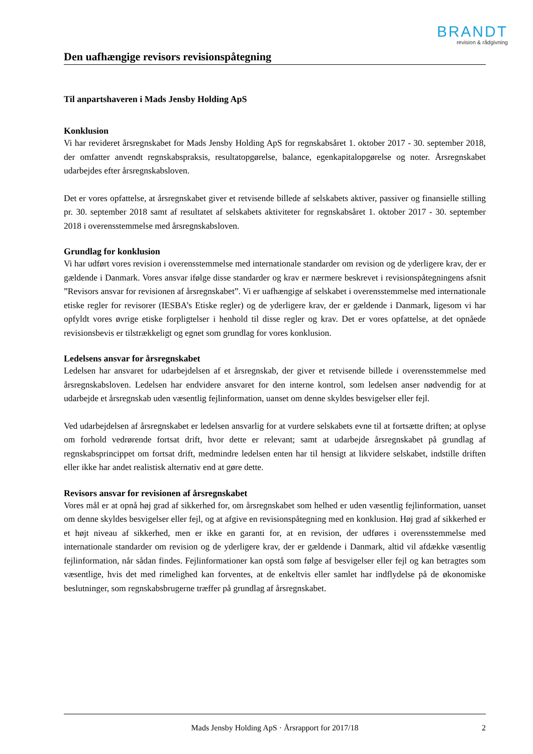BRANDT
revision & rådgivning
Den uafhængige revisors revisionspåtegning
Til anpartshaveren i Mads Jensby Holding ApS
Konklusion
Vi har revideret årsregnskabet for Mads Jensby Holding ApS for regnskabsåret 1. oktober 2017 - 30. september 2018, der omfatter anvendt regnskabspraksis, resultatopgørelse, balance, egenkapitalopgørelse og noter. Årsregnskabet udarbejdes efter årsregnskabsloven.
Det er vores opfattelse, at årsregnskabet giver et retvisende billede af selskabets aktiver, passiver og finansielle stilling pr. 30. september 2018 samt af resultatet af selskabets aktiviteter for regnskabsåret 1. oktober 2017 - 30. september 2018 i overensstemmelse med årsregnskabsloven.
Grundlag for konklusion
Vi har udført vores revision i overensstemmelse med internationale standarder om revision og de yderligere krav, der er gældende i Danmark. Vores ansvar ifølge disse standarder og krav er nærmere beskrevet i revisionspåtegningens afsnit ”Revisors ansvar for revisionen af årsregnskabet”. Vi er uafhængige af selskabet i overensstemmelse med internationale etiske regler for revisorer (IESBA’s Etiske regler) og de yderligere krav, der er gældende i Danmark, ligesom vi har opfyldt vores øvrige etiske forpligtelser i henhold til disse regler og krav. Det er vores opfattelse, at det opnåede revisionsbevis er tilstrækkeligt og egnet som grundlag for vores konklusion.
Ledelsens ansvar for årsregnskabet
Ledelsen har ansvaret for udarbejdelsen af et årsregnskab, der giver et retvisende billede i overensstemmelse med årsregnskabsloven. Ledelsen har endvidere ansvaret for den interne kontrol, som ledelsen anser nødvendig for at udarbejde et årsregnskab uden væsentlig fejlinformation, uanset om denne skyldes besvigelser eller fejl.
Ved udarbejdelsen af årsregnskabet er ledelsen ansvarlig for at vurdere selskabets evne til at fortsætte driften; at oplyse om forhold vedrørende fortsat drift, hvor dette er relevant; samt at udarbejde årsregnskabet på grundlag af regnskabsprincippet om fortsat drift, medmindre ledelsen enten har til hensigt at likvidere selskabet, indstille driften eller ikke har andet realistisk alternativ end at gøre dette.
Revisors ansvar for revisionen af årsregnskabet
Vores mål er at opnå høj grad af sikkerhed for, om årsregnskabet som helhed er uden væsentlig fejlinformation, uanset om denne skyldes besvigelser eller fejl, og at afgive en revisionspåtegning med en konklusion. Høj grad af sikkerhed er et højt niveau af sikkerhed, men er ikke en garanti for, at en revision, der udføres i overensstemmelse med internationale standarder om revision og de yderligere krav, der er gældende i Danmark, altid vil afdække væsentlig fejlinformation, når sådan findes. Fejlinformationer kan opstå som følge af besvigelser eller fejl og kan betragtes som væsentlige, hvis det med rimelighed kan forventes, at de enkeltvis eller samlet har indflydelse på de økonomiske beslutninger, som regnskabsbrugerne træffer på grundlag af årsregnskabet.
Mads Jensby Holding ApS · Årsrapport for 2017/18 2